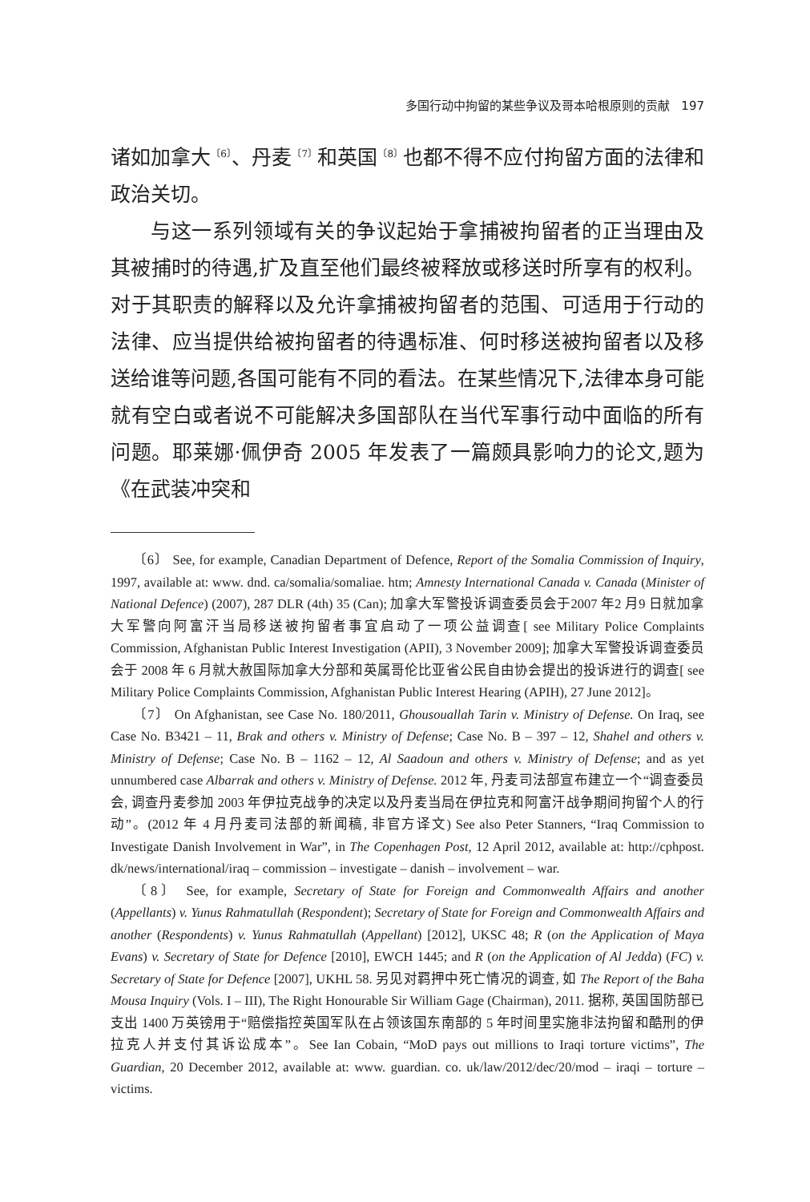多国行动中拘留的某些争议及哥本哈根原则的贡献 197
诸如加拿大<sup>〔6〕</sup>、丹麦<sup>〔7〕</sup>和英国<sup>〔8〕</sup>也都不得不应付拘留方面的法律和政治关切。
与这一系列领域有关的争议起始于拿捕被拘留者的正当理由及其被捕时的待遇,扩及直至他们最终被释放或移送时所享有的权利。对于其职责的解释以及允许拿捕被拘留者的范围、可适用于行动的法律、应当提供给被拘留者的待遇标准、何时移送被拘留者以及移送给谁等问题,各国可能有不同的看法。在某些情况下,法律本身可能就有空白或者说不可能解决多国部队在当代军事行动中面临的所有问题。耶莱娜·佩伊奇 2005 年发表了一篇颇具影响力的论文,题为《在武装冲突和
〔6〕 See, for example, Canadian Department of Defence, Report of the Somalia Commission of Inquiry, 1997, available at: www. dnd. ca/somalia/somaliae. htm; Amnesty International Canada v. Canada (Minister of National Defence) (2007), 287 DLR (4th) 35 (Can); 加拿大军警投诉调查委员会于2007 年2 月9 日就加拿大军警向阿富汗当局移送被拘留者事宜启动了一项公益调查[ see Military Police Complaints Commission, Afghanistan Public Interest Investigation (APII), 3 November 2009]; 加拿大军警投诉调查委员会于 2008 年 6 月就大赦国际加拿大分部和英属哥伦比亚省公民自由协会提出的投诉进行的调查[ see Military Police Complaints Commission, Afghanistan Public Interest Hearing (APIH), 27 June 2012]。
〔7〕 On Afghanistan, see Case No. 180/2011, Ghousouallah Tarin v. Ministry of Defense. On Iraq, see Case No. B3421 – 11, Brak and others v. Ministry of Defense; Case No. B – 397 – 12, Shahel and others v. Ministry of Defense; Case No. B – 1162 – 12, Al Saadoun and others v. Ministry of Defense; and as yet unnumbered case Albarrak and others v. Ministry of Defense. 2012 年, 丹麦司法部宣布建立一个“调查委员会, 调查丹麦参加 2003 年伊拉克战争的决定以及丹麦当局在伊拉克和阿富汗战争期间拘留个人的行动”。(2012 年 4 月丹麦司法部的新闻稿, 非官方译文) See also Peter Stanners, “Iraq Commission to Investigate Danish Involvement in War”, in The Copenhagen Post, 12 April 2012, available at: http://cphpost. dk/news/international/iraq – commission – investigate – danish – involvement – war.
〔8〕 See, for example, Secretary of State for Foreign and Commonwealth Affairs and another (Appellants) v. Yunus Rahmatullah (Respondent); Secretary of State for Foreign and Commonwealth Affairs and another (Respondents) v. Yunus Rahmatullah (Appellant) [2012], UKSC 48; R (on the Application of Maya Evans) v. Secretary of State for Defence [2010], EWCH 1445; and R (on the Application of Al Jedda) (FC) v. Secretary of State for Defence [2007], UKHL 58. 另见对羁押中死亡情况的调查, 如 The Report of the Baha Mousa Inquiry (Vols. I – III), The Right Honourable Sir William Gage (Chairman), 2011. 据称, 英国国防部已支出 1400 万英镑用于“赔偿指控英国军队在占领该国东南部的 5 年时间里实施非法拘留和酷刑的伊拉克人并支付其诉讼成本”。See Ian Cobain, “MoD pays out millions to Iraqi torture victims”, The Guardian, 20 December 2012, available at: www. guardian. co. uk/law/2012/dec/20/mod – iraqi – torture – victims.